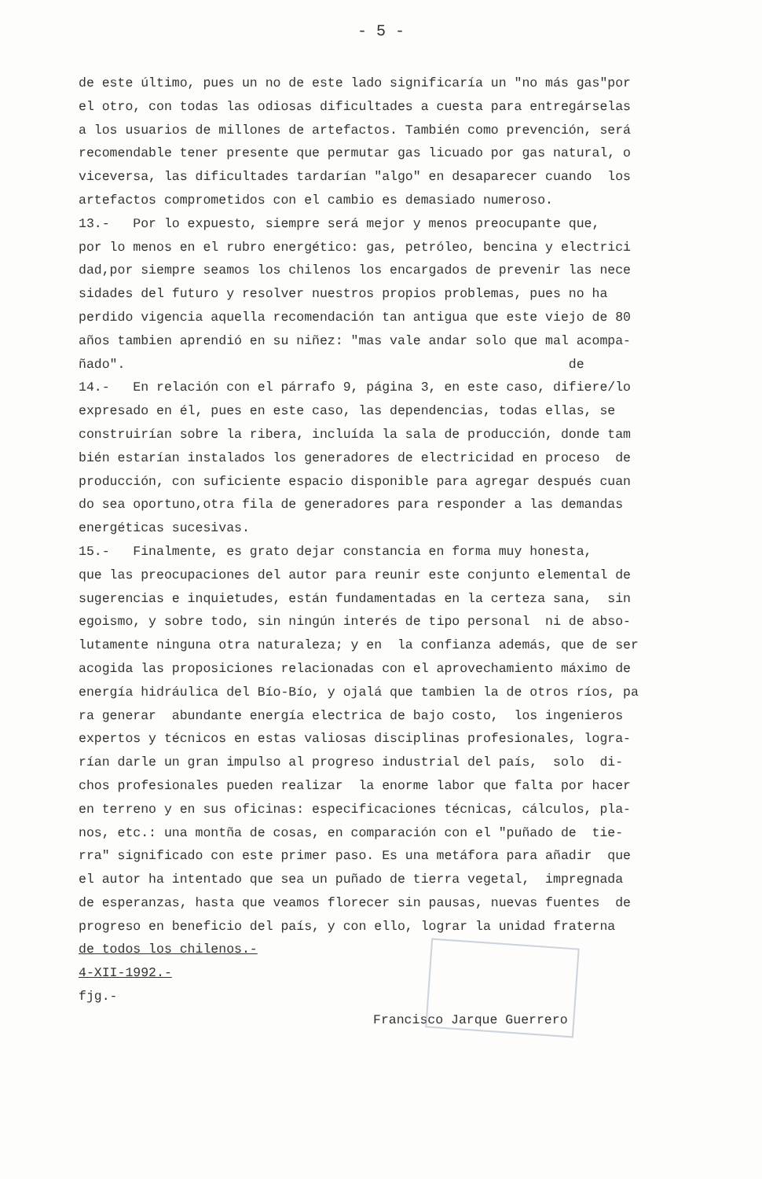- 5 -
de este último, pues un no de este lado significaría un "no más gas"por el otro, con todas las odiosas dificultades a cuesta para entregárselas a los usuarios de millones de artefactos. También como prevención, será recomendable tener presente que permutar gas licuado por gas natural, o viceversa, las dificultades tardarían "algo" en desaparecer cuando los artefactos comprometidos con el cambio es demasiado numeroso. 13.- Por lo expuesto, siempre será mejor y menos preocupante que, por lo menos en el rubro energético: gas, petróleo, bencina y electrici dad,por siempre seamos los chilenos los encargados de prevenir las nece sidades del futuro y resolver nuestros propios problemas, pues no ha perdido vigencia aquella recomendación tan antigua que este viejo de 80 años tambien aprendió en su niñez: "mas vale andar solo que mal acompa- ñado". de 14.- En relación con el párrafo 9, página 3, en este caso, difiere/lo expresado en él, pues en este caso, las dependencias, todas ellas, se construirían sobre la ribera, incluída la sala de producción, donde tam bién estarían instalados los generadores de electricidad en proceso de producción, con suficiente espacio disponible para agregar después cuan do sea oportuno,otra fila de generadores para responder a las demandas energéticas sucesivas. 15.- Finalmente, es grato dejar constancia en forma muy honesta, que las preocupaciones del autor para reunir este conjunto elemental de sugerencias e inquietudes, están fundamentadas en la certeza sana, sin egoismo, y sobre todo, sin ningún interés de tipo personal ni de abso- lutamente ninguna otra naturaleza; y en la confianza además, que de ser acogida las proposiciones relacionadas con el aprovechamiento máximo de energía hidráulica del Bío-Bío, y ojalá que tambien la de otros ríos, pa ra generar abundante energía electrica de bajo costo, los ingenieros expertos y técnicos en estas valiosas disciplinas profesionales, logra- rían darle un gran impulso al progreso industrial del país, solo di- chos profesionales pueden realizar la enorme labor que falta por hacer en terreno y en sus oficinas: especificaciones técnicas, cálculos, pla- nos, etc.: una montña de cosas, en comparación con el "puñado de tie- rra" significado con este primer paso. Es una metáfora para añadir que el autor ha intentado que sea un puñado de tierra vegetal, impregnada de esperanzas, hasta que veamos florecer sin pausas, nuevas fuentes de progreso en beneficio del país, y con ello, lograr la unidad fraterna de todos los chilenos.- 4-XII-1992.- fjg.- Francisco Jarque Guerrero